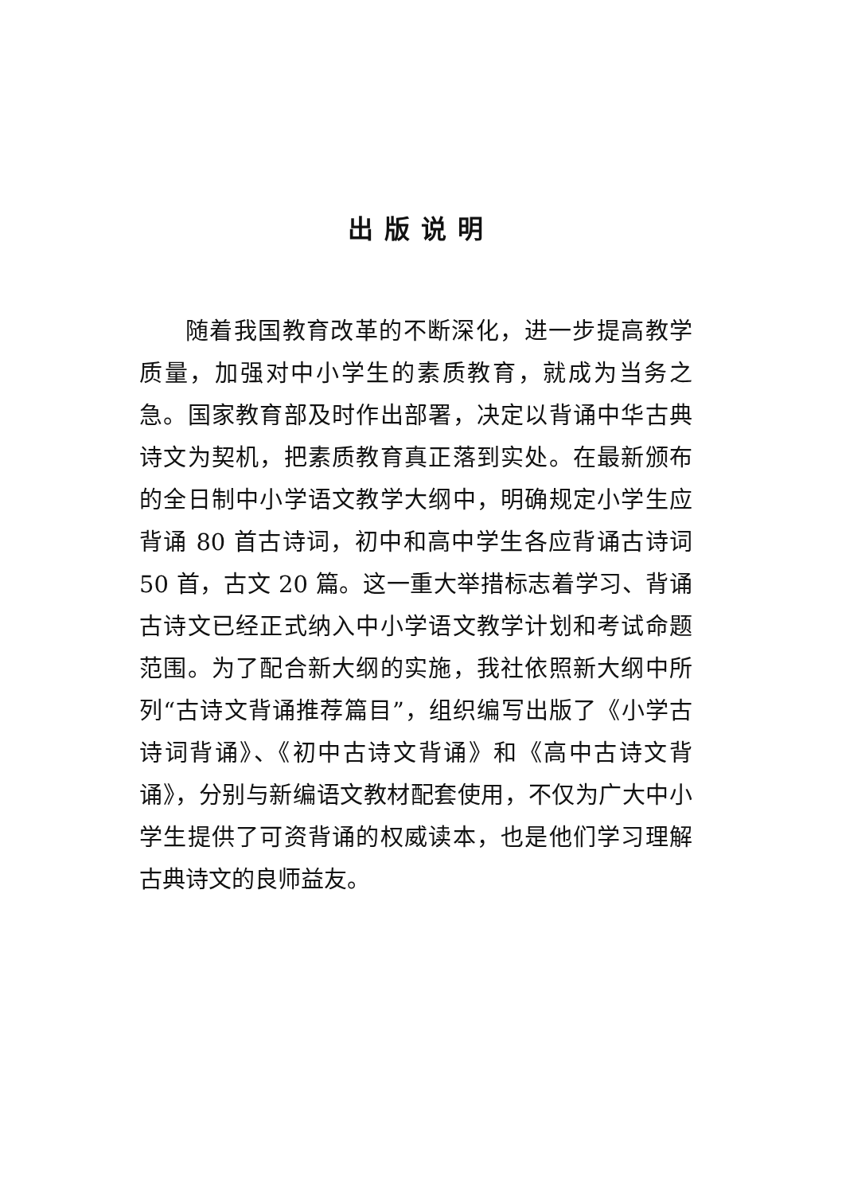出版说明
随着我国教育改革的不断深化，进一步提高教学质量，加强对中小学生的素质教育，就成为当务之急。国家教育部及时作出部署，决定以背诵中华古典诗文为契机，把素质教育真正落到实处。在最新颁布的全日制中小学语文教学大纲中，明确规定小学生应背诵 80 首古诗词，初中和高中学生各应背诵古诗词 50 首，古文 20 篇。这一重大举措标志着学习、背诵古诗文已经正式纳入中小学语文教学计划和考试命题范围。为了配合新大纲的实施，我社依照新大纲中所列“古诗文背诵推荐篇目”，组织编写出版了《小学古诗词背诵》、《初中古诗文背诵》和《高中古诗文背诵》，分别与新编语文教材配套使用，不仅为广大中小学生提供了可资背诵的权威读本，也是他们学习理解古典诗文的良师益友。